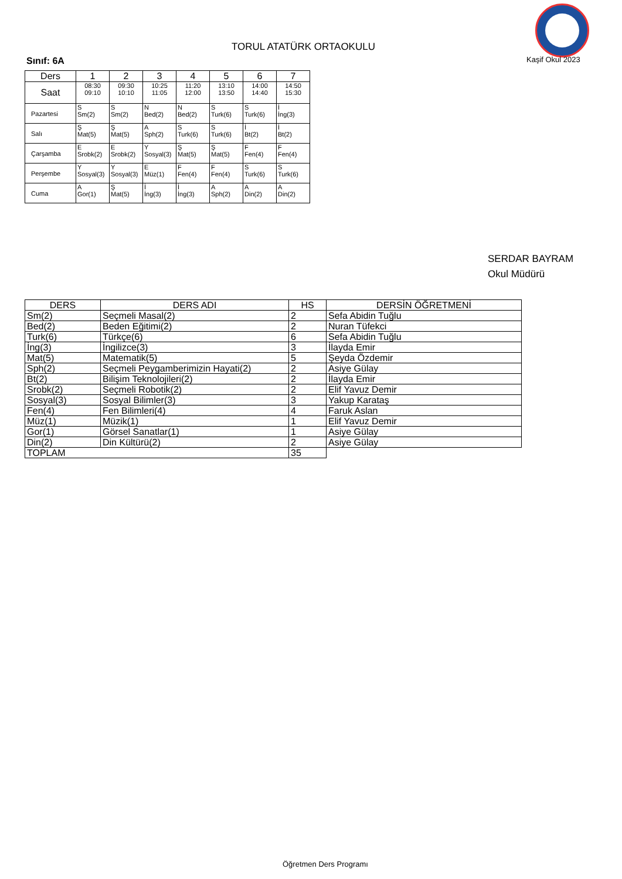TORUL ATATÜRK ORTAOKULU
Kaşif Okul 2023
Sınıf: 6A
| Ders | 1 | 2 | 3 | 4 | 5 | 6 | 7 |
| --- | --- | --- | --- | --- | --- | --- | --- |
| Saat | 08:30 09:10 | 09:30 10:10 | 10:25 11:05 | 11:20 12:00 | 13:10 13:50 | 14:00 14:40 | 14:50 15:30 |
| Pazartesi | S Sm(2) | S Sm(2) | N Bed(2) | N Bed(2) | S Turk(6) | S Turk(6) | İ İng(3) |
| Salı | Ş Mat(5) | Ş Mat(5) | A Sph(2) | S Turk(6) | S Turk(6) | İ Bt(2) | İ Bt(2) |
| Çarşamba | E Srobk(2) | E Srobk(2) | Y Sosyal(3) | Ş Mat(5) | Ş Mat(5) | F Fen(4) | F Fen(4) |
| Perşembe | Y Sosyal(3) | Y Sosyal(3) | E Müz(1) | F Fen(4) | F Fen(4) | S Turk(6) | S Turk(6) |
| Cuma | A Gor(1) | Ş Mat(5) | İ İng(3) | İ İng(3) | A Sph(2) | A Din(2) | A Din(2) |
SERDAR BAYRAM
Okul Müdürü
| DERS | DERS ADI | HS | DERSİN ÖĞRETMENİ |
| --- | --- | --- | --- |
| Sm(2) | Seçmeli Masal(2) | 2 | Sefa Abidin Tuğlu |
| Bed(2) | Beden Eğitimi(2) | 2 | Nuran Tüfekci |
| Turk(6) | Türkçe(6) | 6 | Sefa Abidin Tuğlu |
| İng(3) | İngilizce(3) | 3 | İlayda Emir |
| Mat(5) | Matematik(5) | 5 | Şeyda Özdemir |
| Sph(2) | Seçmeli Peygamberimizin Hayati(2) | 2 | Asiye Gülay |
| Bt(2) | Bilişim Teknolojileri(2) | 2 | İlayda Emir |
| Srobk(2) | Seçmeli Robotik(2) | 2 | Elif Yavuz Demir |
| Sosyal(3) | Sosyal Bilimler(3) | 3 | Yakup Karataş |
| Fen(4) | Fen Bilimleri(4) | 4 | Faruk Aslan |
| Müz(1) | Müzik(1) | 1 | Elif Yavuz Demir |
| Gor(1) | Görsel Sanatlar(1) | 1 | Asiye Gülay |
| Din(2) | Din Kültürü(2) | 2 | Asiye Gülay |
| TOPLAM | | 35 | |
Öğretmen Ders Programı